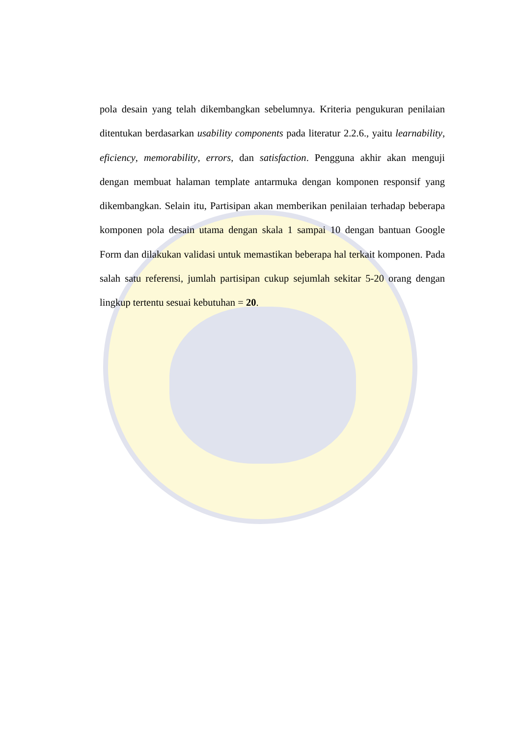pola desain yang telah dikembangkan sebelumnya. Kriteria pengukuran penilaian ditentukan berdasarkan usability components pada literatur 2.2.6., yaitu learnability, eficiency, memorability, errors, dan satisfaction. Pengguna akhir akan menguji dengan membuat halaman template antarmuka dengan komponen responsif yang dikembangkan. Selain itu, Partisipan akan memberikan penilaian terhadap beberapa komponen pola desain utama dengan skala 1 sampai 10 dengan bantuan Google Form dan dilakukan validasi untuk memastikan beberapa hal terkait komponen. Pada salah satu referensi, jumlah partisipan cukup sejumlah sekitar 5-20 orang dengan lingkup tertentu sesuai kebutuhan = 20.